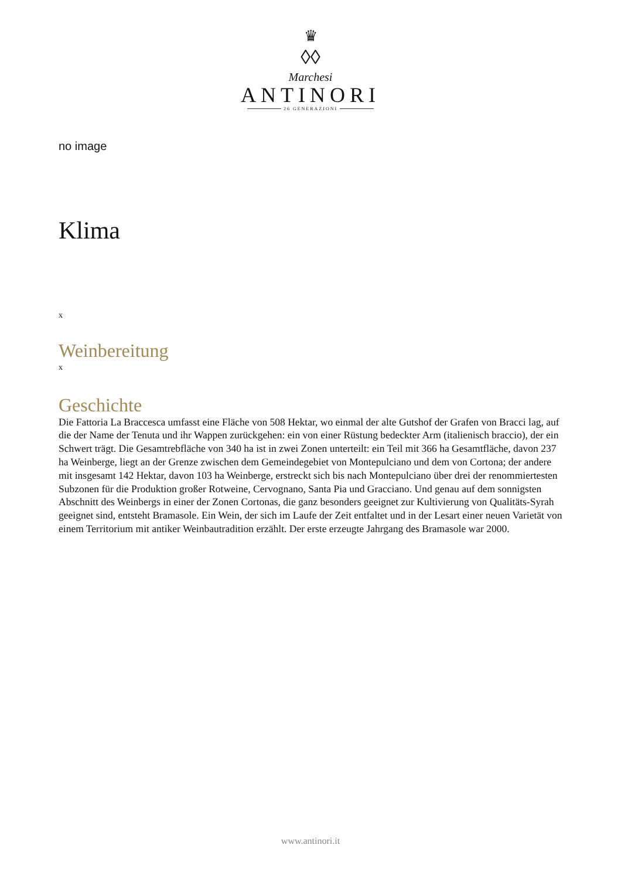♛
◊◊
Marchesi
ANTINORI
26 GENERAZIONI
no image
Klima
x
Weinbereitung
x
Geschichte
Die Fattoria La Braccesca umfasst eine Fläche von 508 Hektar, wo einmal der alte Gutshof der Grafen von Bracci lag, auf die der Name der Tenuta und ihr Wappen zurückgehen: ein von einer Rüstung bedeckter Arm (italienisch braccio), der ein Schwert trägt. Die Gesamtrebfläche von 340 ha ist in zwei Zonen unterteilt: ein Teil mit 366 ha Gesamtfläche, davon 237 ha Weinberge, liegt an der Grenze zwischen dem Gemeindegebiet von Montepulciano und dem von Cortona; der andere mit insgesamt 142 Hektar, davon 103 ha Weinberge, erstreckt sich bis nach Montepulciano über drei der renommiertesten Subzonen für die Produktion großer Rotweine, Cervognano, Santa Pia und Gracciano. Und genau auf dem sonnigsten Abschnitt des Weinbergs in einer der Zonen Cortonas, die ganz besonders geeignet zur Kultivierung von Qualitäts-Syrah geeignet sind, entsteht Bramasole. Ein Wein, der sich im Laufe der Zeit entfaltet und in der Lesart einer neuen Varietät von einem Territorium mit antiker Weinbautradition erzählt. Der erste erzeugte Jahrgang des Bramasole war 2000.
www.antinori.it